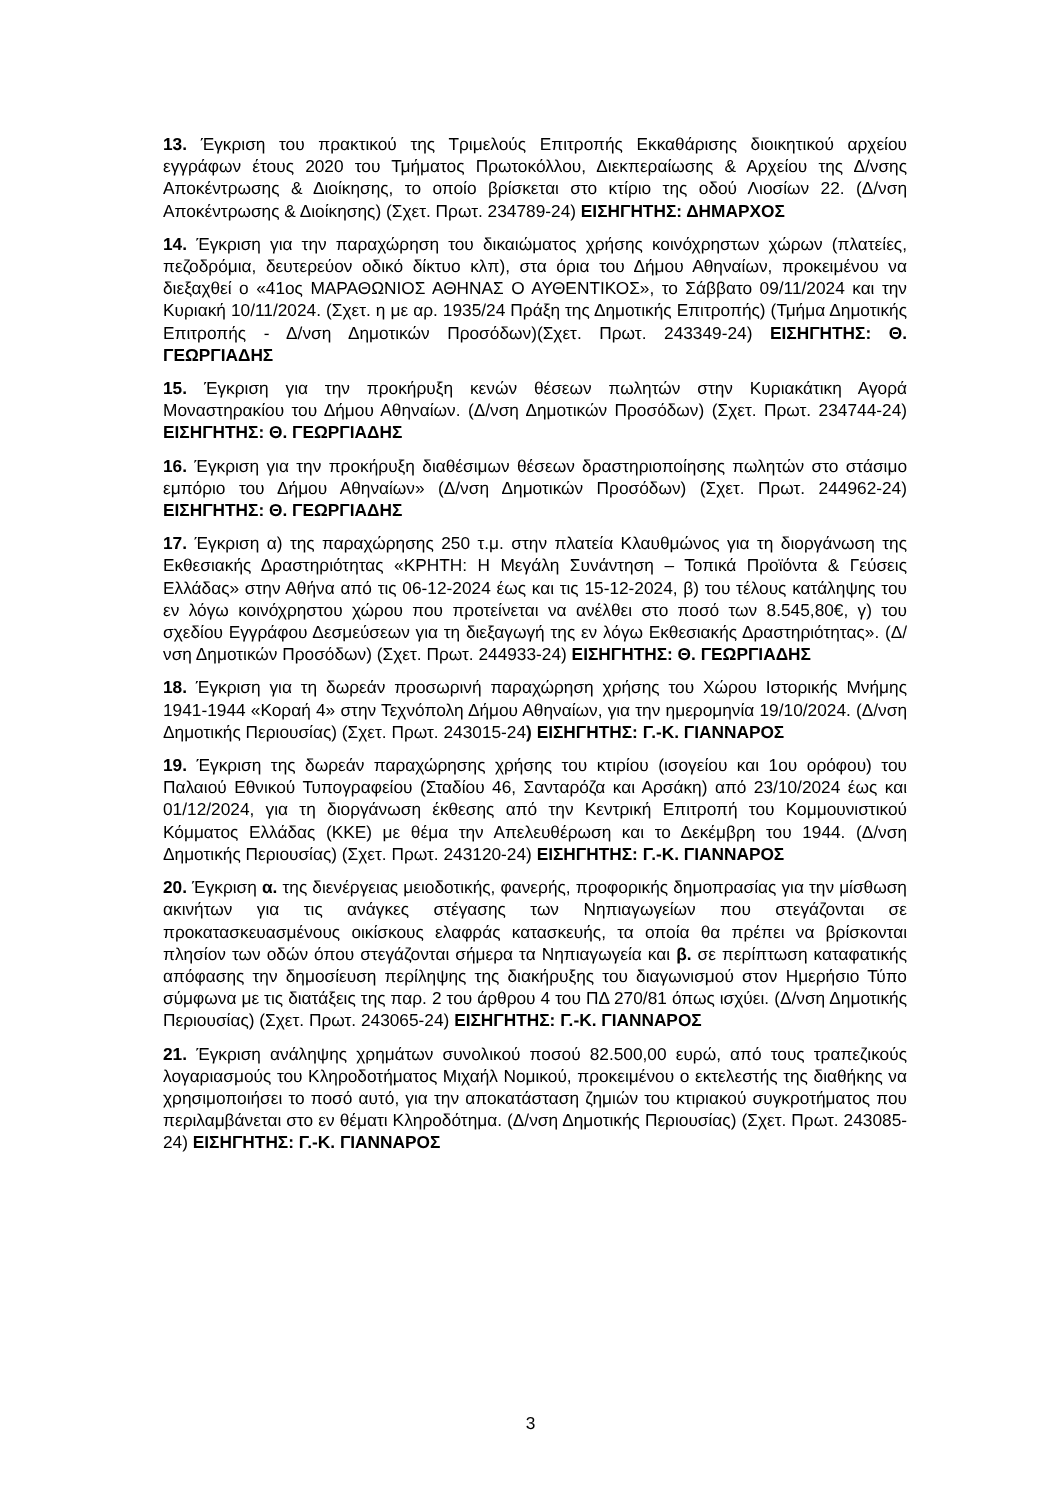13. Έγκριση του πρακτικού της Τριμελούς Επιτροπής Εκκαθάρισης διοικητικού αρχείου εγγράφων έτους 2020 του Τμήματος Πρωτοκόλλου, Διεκπεραίωσης & Αρχείου της Δ/νσης Αποκέντρωσης & Διοίκησης, το οποίο βρίσκεται στο κτίριο της οδού Λιοσίων 22. (Δ/νση Αποκέντρωσης & Διοίκησης) (Σχετ. Πρωτ. 234789-24) ΕΙΣΗΓΗΤΗΣ: ΔΗΜΑΡΧΟΣ
14. Έγκριση για την παραχώρηση του δικαιώματος χρήσης κοινόχρηστων χώρων (πλατείες, πεζοδρόμια, δευτερεύον οδικό δίκτυο κλπ), στα όρια του Δήμου Αθηναίων, προκειμένου να διεξαχθεί ο «41ος ΜΑΡΑΘΩΝΙΟΣ ΑΘΗΝΑΣ Ο ΑΥΘΕΝΤΙΚΟΣ», το Σάββατο 09/11/2024 και την Κυριακή 10/11/2024. (Σχετ. η με αρ. 1935/24 Πράξη της Δημοτικής Επιτροπής) (Τμήμα Δημοτικής Επιτροπής - Δ/νση Δημοτικών Προσόδων)(Σχετ. Πρωτ. 243349-24) ΕΙΣΗΓΗΤΗΣ: Θ. ΓΕΩΡΓΙΑΔΗΣ
15. Έγκριση για την προκήρυξη κενών θέσεων πωλητών στην Κυριακάτικη Αγορά Μοναστηρακίου του Δήμου Αθηναίων. (Δ/νση Δημοτικών Προσόδων) (Σχετ. Πρωτ. 234744-24) ΕΙΣΗΓΗΤΗΣ: Θ. ΓΕΩΡΓΙΑΔΗΣ
16. Έγκριση για την προκήρυξη διαθέσιμων θέσεων δραστηριοποίησης πωλητών στο στάσιμο εμπόριο του Δήμου Αθηναίων» (Δ/νση Δημοτικών Προσόδων) (Σχετ. Πρωτ. 244962-24) ΕΙΣΗΓΗΤΗΣ: Θ. ΓΕΩΡΓΙΑΔΗΣ
17. Έγκριση α) της παραχώρησης 250 τ.μ. στην πλατεία Κλαυθμώνος για τη διοργάνωση της Εκθεσιακής Δραστηριότητας «ΚΡΗΤΗ: Η Μεγάλη Συνάντηση – Τοπικά Προϊόντα & Γεύσεις Ελλάδας» στην Αθήνα από τις 06-12-2024 έως και τις 15-12-2024, β) του τέλους κατάληψης του εν λόγω κοινόχρηστου χώρου που προτείνεται να ανέλθει στο ποσό των 8.545,80€, γ) του σχεδίου Εγγράφου Δεσμεύσεων για τη διεξαγωγή της εν λόγω Εκθεσιακής Δραστηριότητας». (Δ/νση Δημοτικών Προσόδων) (Σχετ. Πρωτ. 244933-24) ΕΙΣΗΓΗΤΗΣ: Θ. ΓΕΩΡΓΙΑΔΗΣ
18. Έγκριση για τη δωρεάν προσωρινή παραχώρηση χρήσης του Χώρου Ιστορικής Μνήμης 1941-1944 «Κοραή 4» στην Τεχνόπολη Δήμου Αθηναίων, για την ημερομηνία 19/10/2024. (Δ/νση Δημοτικής Περιουσίας) (Σχετ. Πρωτ. 243015-24) ΕΙΣΗΓΗΤΗΣ: Γ.-Κ. ΓΙΑΝΝΑΡΟΣ
19. Έγκριση της δωρεάν παραχώρησης χρήσης του κτιρίου (ισογείου και 1ου ορόφου) του Παλαιού Εθνικού Τυπογραφείου (Σταδίου 46, Σανταρόζα και Αρσάκη) από 23/10/2024 έως και 01/12/2024, για τη διοργάνωση έκθεσης από την Κεντρική Επιτροπή του Κομμουνιστικού Κόμματος Ελλάδας (ΚΚΕ) με θέμα την Απελευθέρωση και το Δεκέμβρη του 1944. (Δ/νση Δημοτικής Περιουσίας) (Σχετ. Πρωτ. 243120-24) ΕΙΣΗΓΗΤΗΣ: Γ.-Κ. ΓΙΑΝΝΑΡΟΣ
20. Έγκριση α. της διενέργειας μειοδοτικής, φανερής, προφορικής δημοπρασίας για την μίσθωση ακινήτων για τις ανάγκες στέγασης των Νηπιαγωγείων που στεγάζονται σε προκατασκευασμένους οικίσκους ελαφράς κατασκευής, τα οποία θα πρέπει να βρίσκονται πλησίον των οδών όπου στεγάζονται σήμερα τα Νηπιαγωγεία και β. σε περίπτωση καταφατικής απόφασης την δημοσίευση περίληψης της διακήρυξης του διαγωνισμού στον Ημερήσιο Τύπο σύμφωνα με τις διατάξεις της παρ. 2 του άρθρου 4 του ΠΔ 270/81 όπως ισχύει. (Δ/νση Δημοτικής Περιουσίας) (Σχετ. Πρωτ. 243065-24) ΕΙΣΗΓΗΤΗΣ: Γ.-Κ. ΓΙΑΝΝΑΡΟΣ
21. Έγκριση ανάληψης χρημάτων συνολικού ποσού 82.500,00 ευρώ, από τους τραπεζικούς λογαριασμούς του Κληροδοτήματος Μιχαήλ Νομικού, προκειμένου ο εκτελεστής της διαθήκης να χρησιμοποιήσει το ποσό αυτό, για την αποκατάσταση ζημιών του κτιριακού συγκροτήματος που περιλαμβάνεται στο εν θέματι Κληροδότημα. (Δ/νση Δημοτικής Περιουσίας) (Σχετ. Πρωτ. 243085-24) ΕΙΣΗΓΗΤΗΣ: Γ.-Κ. ΓΙΑΝΝΑΡΟΣ
3